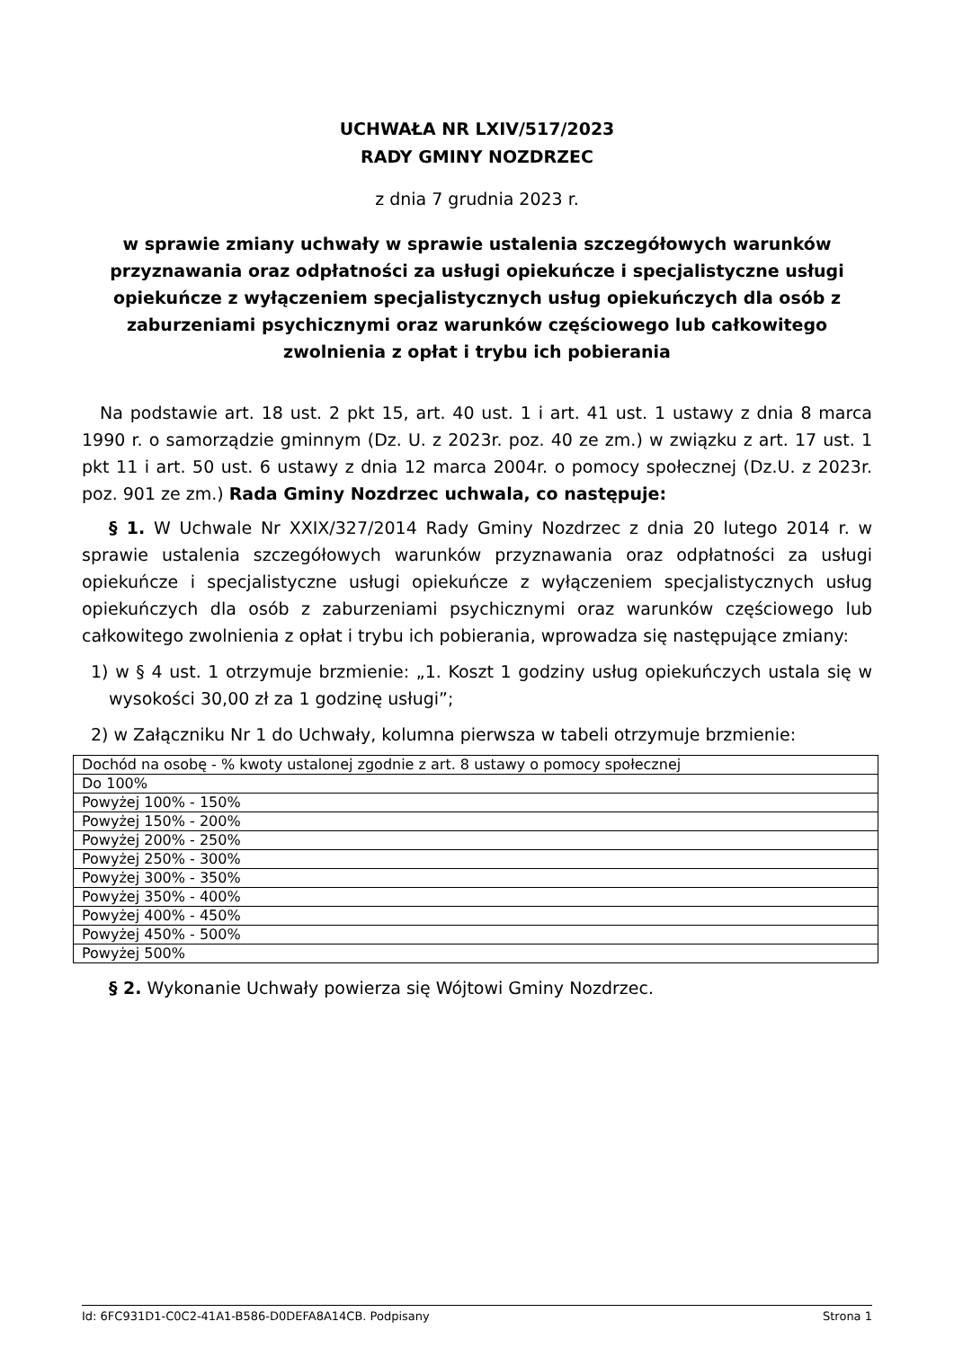UCHWAŁA NR LXIV/517/2023
RADY GMINY NOZDRZEC
z dnia 7 grudnia 2023 r.
w sprawie zmiany uchwały w sprawie ustalenia szczegółowych warunków przyznawania oraz odpłatności za usługi opiekuńcze i specjalistyczne usługi opiekuńcze z wyłączeniem specjalistycznych usług opiekuńczych dla osób z zaburzeniami psychicznymi oraz warunków częściowego lub całkowitego zwolnienia z opłat i trybu ich pobierania
Na podstawie art. 18 ust. 2 pkt 15, art. 40 ust. 1 i art. 41 ust. 1 ustawy z dnia 8 marca 1990 r. o samorządzie gminnym (Dz. U. z 2023r. poz. 40 ze zm.) w związku z art. 17 ust. 1 pkt 11 i art. 50 ust. 6 ustawy z dnia 12 marca 2004r. o pomocy społecznej (Dz.U. z 2023r. poz. 901 ze zm.) Rada Gminy Nozdrzec uchwala, co następuje:
§ 1. W Uchwale Nr XXIX/327/2014 Rady Gminy Nozdrzec z dnia 20 lutego 2014 r. w sprawie ustalenia szczegółowych warunków przyznawania oraz odpłatności za usługi opiekuńcze i specjalistyczne usługi opiekuńcze z wyłączeniem specjalistycznych usług opiekuńczych dla osób z zaburzeniami psychicznymi oraz warunków częściowego lub całkowitego zwolnienia z opłat i trybu ich pobierania, wprowadza się następujące zmiany:
1) w § 4 ust. 1 otrzymuje brzmienie: „1. Koszt 1 godziny usług opiekuńczych ustala się w wysokości 30,00 zł za 1 godzinę usługi”;
2) w Załączniku Nr 1 do Uchwały, kolumna pierwsza w tabeli otrzymuje brzmienie:
| Dochód na osobę - % kwoty ustalonej zgodnie z art. 8 ustawy o pomocy społecznej |
| Do 100% |
| Powyżej 100% - 150% |
| Powyżej 150% - 200% |
| Powyżej 200% - 250% |
| Powyżej 250% - 300% |
| Powyżej 300% - 350% |
| Powyżej 350% - 400% |
| Powyżej 400% - 450% |
| Powyżej 450% - 500% |
| Powyżej 500% |
§ 2. Wykonanie Uchwały powierza się Wójtowi Gminy Nozdrzec.
Id: 6FC931D1-C0C2-41A1-B586-D0DEFA8A14CB. Podpisany Strona 1